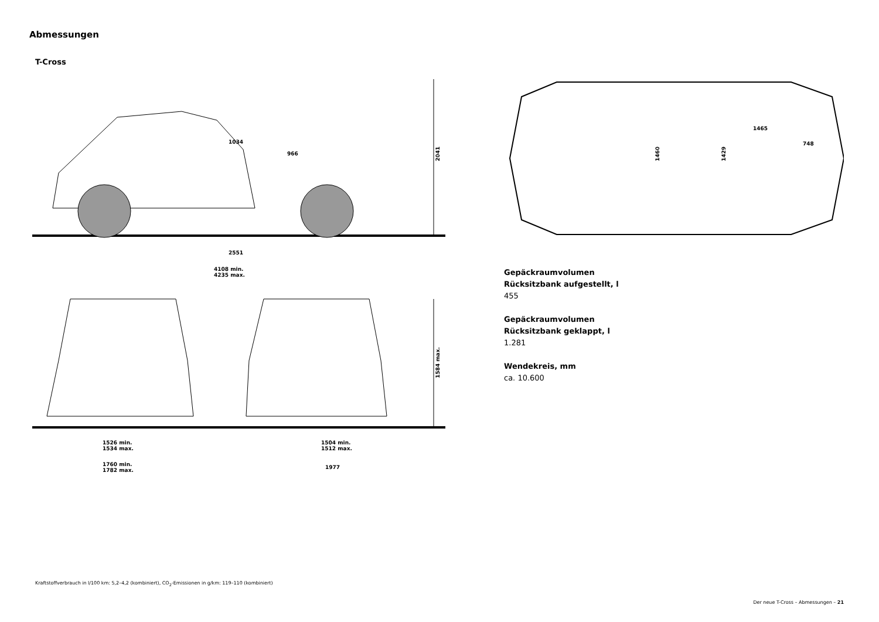Abmessungen
T-Cross
2041
1584 max.
2551
4108 min.
4235 max.
1526 min.
1534 max.
1760 min.
1782 max.
1504 min.
1512 max.
1977
1034
966
1465
748
1460
1429
Gepäckraumvolumen
Rücksitzbank aufgestellt, l
455
Gepäckraumvolumen
Rücksitzbank geklappt, l
1.281
Wendekreis, mm
ca. 10.600
Kraftstoffverbrauch in l/100 km: 5,2–4,2 (kombiniert), CO<sub>2</sub>-Emissionen in g/km: 119–110 (kombiniert)
Der neue T-Cross – Abmessungen – 21